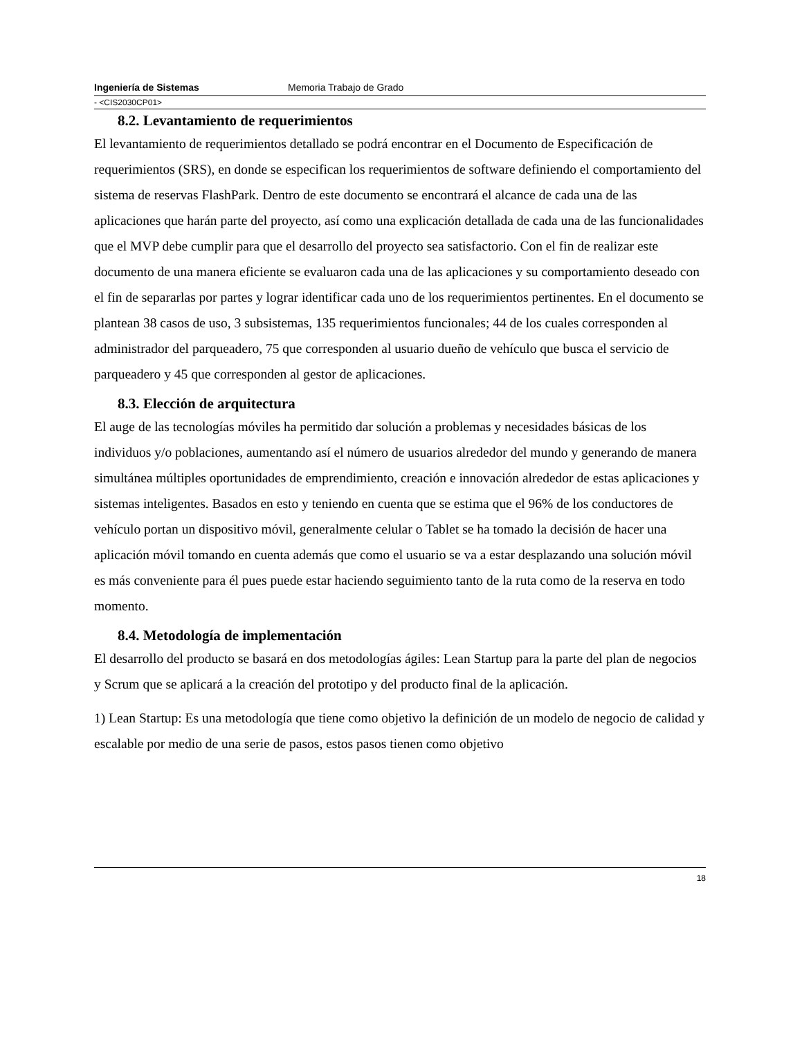Ingeniería de Sistemas Memoria Trabajo de Grado
- <CIS2030CP01>
8.2. Levantamiento de requerimientos
El levantamiento de requerimientos detallado se podrá encontrar en el Documento de Especificación de requerimientos (SRS), en donde se especifican los requerimientos de software definiendo el comportamiento del sistema de reservas FlashPark. Dentro de este documento se encontrará el alcance de cada una de las aplicaciones que harán parte del proyecto, así como una explicación detallada de cada una de las funcionalidades que el MVP debe cumplir para que el desarrollo del proyecto sea satisfactorio. Con el fin de realizar este documento de una manera eficiente se evaluaron cada una de las aplicaciones y su comportamiento deseado con el fin de separarlas por partes y lograr identificar cada uno de los requerimientos pertinentes. En el documento se plantean 38 casos de uso, 3 subsistemas, 135 requerimientos funcionales; 44 de los cuales corresponden al administrador del parqueadero, 75 que corresponden al usuario dueño de vehículo que busca el servicio de parqueadero y 45 que corresponden al gestor de aplicaciones.
8.3. Elección de arquitectura
El auge de las tecnologías móviles ha permitido dar solución a problemas y necesidades básicas de los individuos y/o poblaciones, aumentando así el número de usuarios alrededor del mundo y generando de manera simultánea múltiples oportunidades de emprendimiento, creación e innovación alrededor de estas aplicaciones y sistemas inteligentes. Basados en esto y teniendo en cuenta que se estima que el 96% de los conductores de vehículo portan un dispositivo móvil, generalmente celular o Tablet se ha tomado la decisión de hacer una aplicación móvil tomando en cuenta además que como el usuario se va a estar desplazando una solución móvil es más conveniente para él pues puede estar haciendo seguimiento tanto de la ruta como de la reserva en todo momento.
8.4. Metodología de implementación
El desarrollo del producto se basará en dos metodologías ágiles: Lean Startup para la parte del plan de negocios y Scrum que se aplicará a la creación del prototipo y del producto final de la aplicación.
1) Lean Startup: Es una metodología que tiene como objetivo la definición de un modelo de negocio de calidad y escalable por medio de una serie de pasos, estos pasos tienen como objetivo
18